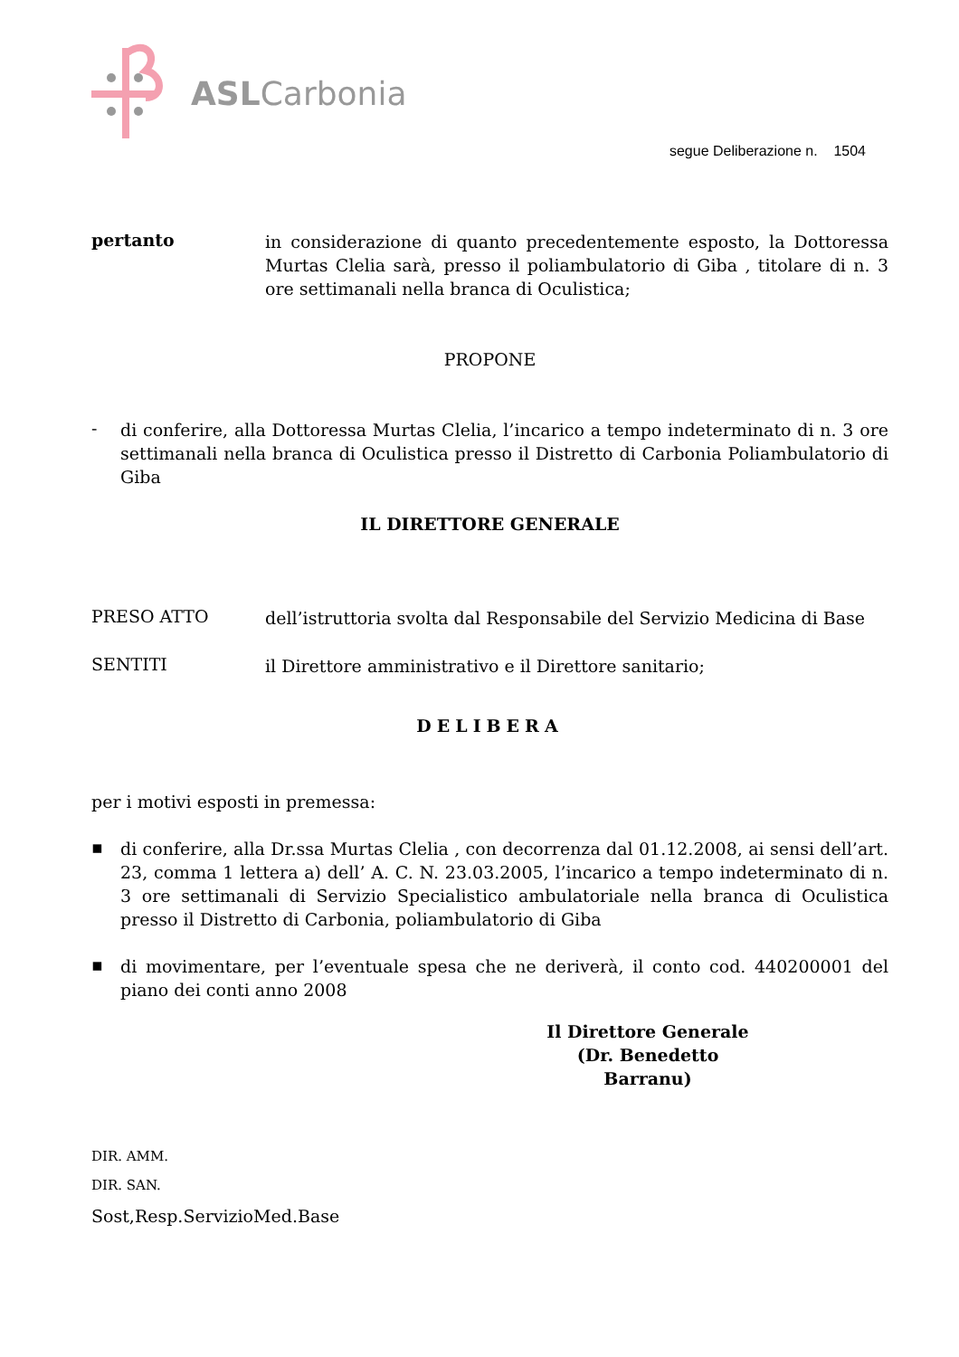ASLCarbonia
segue Deliberazione n. 1504
pertanto
in considerazione di quanto precedentemente esposto, la Dottoressa Murtas Clelia sarà, presso il poliambulatorio di Giba , titolare di n. 3 ore settimanali nella branca di Oculistica;
PROPONE
-
di conferire, alla Dottoressa Murtas Clelia, l’incarico a tempo indeterminato di n. 3 ore settimanali nella branca di Oculistica presso il Distretto di Carbonia Poliambulatorio di Giba
IL DIRETTORE GENERALE
PRESO ATTO
dell’istruttoria svolta dal Responsabile del Servizio Medicina di Base
SENTITI
il Direttore amministrativo e il Direttore sanitario;
DELIBERA
per i motivi esposti in premessa:
▪
di conferire, alla Dr.ssa Murtas Clelia , con decorrenza dal 01.12.2008, ai sensi dell’art. 23, comma 1 lettera a) dell’ A. C. N. 23.03.2005, l’incarico a tempo indeterminato di n. 3 ore settimanali di Servizio Specialistico ambulatoriale nella branca di Oculistica presso il Distretto di Carbonia, poliambulatorio di Giba
▪
di movimentare, per l’eventuale spesa che ne deriverà, il conto cod. 440200001 del piano dei conti anno 2008
Il Direttore Generale
(Dr. Benedetto Barranu)
DIR. AMM.
DIR. SAN.
Sost,Resp.ServizioMed.Base